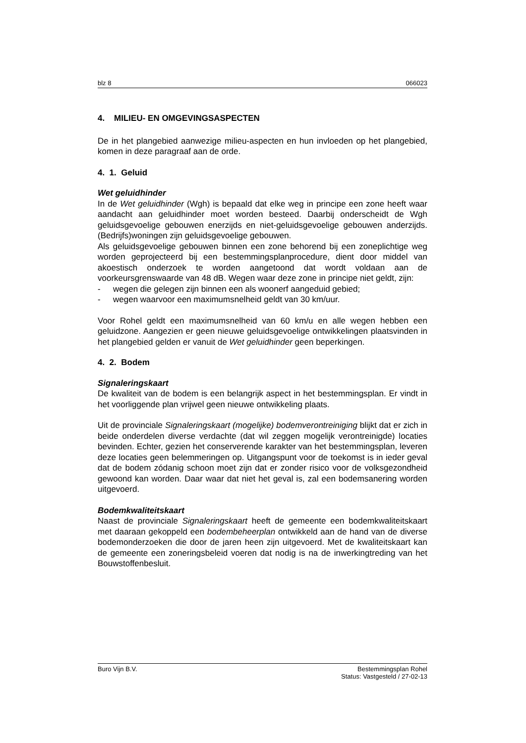blz 8 066023
4. MILIEU- EN OMGEVINGSASPECTEN
De in het plangebied aanwezige milieu-aspecten en hun invloeden op het plangebied, komen in deze paragraaf aan de orde.
4. 1. Geluid
Wet geluidhinder
In de Wet geluidhinder (Wgh) is bepaald dat elke weg in principe een zone heeft waar aandacht aan geluidhinder moet worden besteed. Daarbij onderscheidt de Wgh geluidsgevoelige gebouwen enerzijds en niet-geluidsgevoelige gebouwen anderzijds. (Bedrijfs)woningen zijn geluidsgevoelige gebouwen.
Als geluidsgevoelige gebouwen binnen een zone behorend bij een zoneplichtige weg worden geprojecteerd bij een bestemmingsplanprocedure, dient door middel van akoestisch onderzoek te worden aangetoond dat wordt voldaan aan de voorkeursgrenswaarde van 48 dB. Wegen waar deze zone in principe niet geldt, zijn:
- wegen die gelegen zijn binnen een als woonerf aangeduid gebied;
- wegen waarvoor een maximumsnelheid geldt van 30 km/uur.
Voor Rohel geldt een maximumsnelheid van 60 km/u en alle wegen hebben een geluidzone. Aangezien er geen nieuwe geluidsgevoelige ontwikkelingen plaatsvinden in het plangebied gelden er vanuit de Wet geluidhinder geen beperkingen.
4. 2. Bodem
Signaleringskaart
De kwaliteit van de bodem is een belangrijk aspect in het bestemmingsplan. Er vindt in het voorliggende plan vrijwel geen nieuwe ontwikkeling plaats.
Uit de provinciale Signaleringskaart (mogelijke) bodemverontreiniging blijkt dat er zich in beide onderdelen diverse verdachte (dat wil zeggen mogelijk verontreinigde) locaties bevinden. Echter, gezien het conserverende karakter van het bestemmingsplan, leveren deze locaties geen belemmeringen op. Uitgangspunt voor de toekomst is in ieder geval dat de bodem zódanig schoon moet zijn dat er zonder risico voor de volksgezondheid gewoond kan worden. Daar waar dat niet het geval is, zal een bodemsanering worden uitgevoerd.
Bodemkwaliteitskaart
Naast de provinciale Signaleringskaart heeft de gemeente een bodemkwaliteitskaart met daaraan gekoppeld een bodembeheerplan ontwikkeld aan de hand van de diverse bodemonderzoeken die door de jaren heen zijn uitgevoerd. Met de kwaliteitskaart kan de gemeente een zoneringsbeleid voeren dat nodig is na de inwerkingtreding van het Bouwstoffenbesluit.
Buro Vijn B.V. Bestemmingsplan Rohel
Status: Vastgesteld / 27-02-13